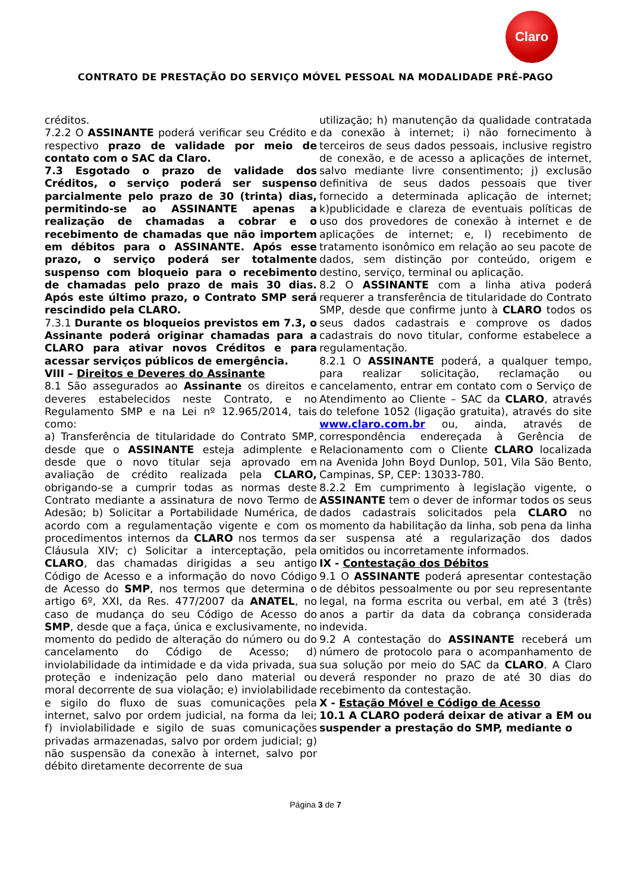Claro
CONTRATO DE PRESTAÇÃO DO SERVIÇO MÓVEL PESSOAL NA MODALIDADE PRÉ-PAGO
créditos.
7.2.2 O ASSINANTE poderá verificar seu Crédito e respectivo prazo de validade por meio de contato com o SAC da Claro.
7.3 Esgotado o prazo de validade dos Créditos, o serviço poderá ser suspenso parcialmente pelo prazo de 30 (trinta) dias, permitindo-se ao ASSINANTE apenas a realização de chamadas a cobrar e o recebimento de chamadas que não importem em débitos para o ASSINANTE. Após esse prazo, o serviço poderá ser totalmente suspenso com bloqueio para o recebimento de chamadas pelo prazo de mais 30 dias. Após este último prazo, o Contrato SMP será rescindido pela CLARO.
7.3.1 Durante os bloqueios previstos em 7.3, o Assinante poderá originar chamadas para a CLARO para ativar novos Créditos e para acessar serviços públicos de emergência.
VIII – Direitos e Deveres do Assinante
8.1 São assegurados ao Assinante os direitos e deveres estabelecidos neste Contrato, e no Regulamento SMP e na Lei nº 12.965/2014, tais como:
a) Transferência de titularidade do Contrato SMP, desde que o ASSINANTE esteja adimplente e desde que o novo titular seja aprovado em avaliação de crédito realizada pela CLARO, obrigando-se a cumprir todas as normas deste Contrato mediante a assinatura de novo Termo de Adesão; b) Solicitar a Portabilidade Numérica, de acordo com a regulamentação vigente e com os procedimentos internos da CLARO nos termos da Cláusula XIV; c) Solicitar a interceptação, pela CLARO, das chamadas dirigidas a seu antigo Código de Acesso e a informação do novo Código de Acesso do SMP, nos termos que determina o artigo 6º, XXI, da Res. 477/2007 da ANATEL, no caso de mudança do seu Código de Acesso do SMP, desde que a faça, única e exclusivamente, no momento do pedido de alteração do número ou do cancelamento do Código de Acesso; d) inviolabilidade da intimidade e da vida privada, sua proteção e indenização pelo dano material ou moral decorrente de sua violação; e) inviolabilidade e sigilo do fluxo de suas comunicações pela internet, salvo por ordem judicial, na forma da lei; f) inviolabilidade e sigilo de suas comunicações privadas armazenadas, salvo por ordem judicial; g) não suspensão da conexão à internet, salvo por débito diretamente decorrente de sua
utilização; h) manutenção da qualidade contratada da conexão à internet; i) não fornecimento à terceiros de seus dados pessoais, inclusive registro de conexão, e de acesso a aplicações de internet, salvo mediante livre consentimento; j) exclusão definitiva de seus dados pessoais que tiver fornecido a determinada aplicação de internet; k)publicidade e clareza de eventuais políticas de uso dos provedores de conexão à internet e de aplicações de internet; e, l) recebimento de tratamento isonômico em relação ao seu pacote de dados, sem distinção por conteúdo, origem e destino, serviço, terminal ou aplicação.
8.2 O ASSINANTE com a linha ativa poderá requerer a transferência de titularidade do Contrato SMP, desde que confirme junto à CLARO todos os seus dados cadastrais e comprove os dados cadastrais do novo titular, conforme estabelece a regulamentação.
8.2.1 O ASSINANTE poderá, a qualquer tempo, para realizar solicitação, reclamação ou cancelamento, entrar em contato com o Serviço de Atendimento ao Cliente – SAC da CLARO, através do telefone 1052 (ligação gratuita), através do site www.claro.com.br ou, ainda, através de correspondência endereçada à Gerência de Relacionamento com o Cliente CLARO localizada na Avenida John Boyd Dunlop, 501, Vila São Bento, Campinas, SP, CEP: 13033-780.
8.2.2 Em cumprimento à legislação vigente, o ASSINANTE tem o dever de informar todos os seus dados cadastrais solicitados pela CLARO no momento da habilitação da linha, sob pena da linha ser suspensa até a regularização dos dados omitidos ou incorretamente informados.
IX - Contestação dos Débitos
9.1 O ASSINANTE poderá apresentar contestação de débitos pessoalmente ou por seu representante legal, na forma escrita ou verbal, em até 3 (três) anos a partir da data da cobrança considerada indevida.
9.2 A contestação do ASSINANTE receberá um número de protocolo para o acompanhamento de sua solução por meio do SAC da CLARO. A Claro deverá responder no prazo de até 30 dias do recebimento da contestação.
X - Estação Móvel e Código de Acesso
10.1 A CLARO poderá deixar de ativar a EM ou suspender a prestação do SMP, mediante o
Página 3 de 7